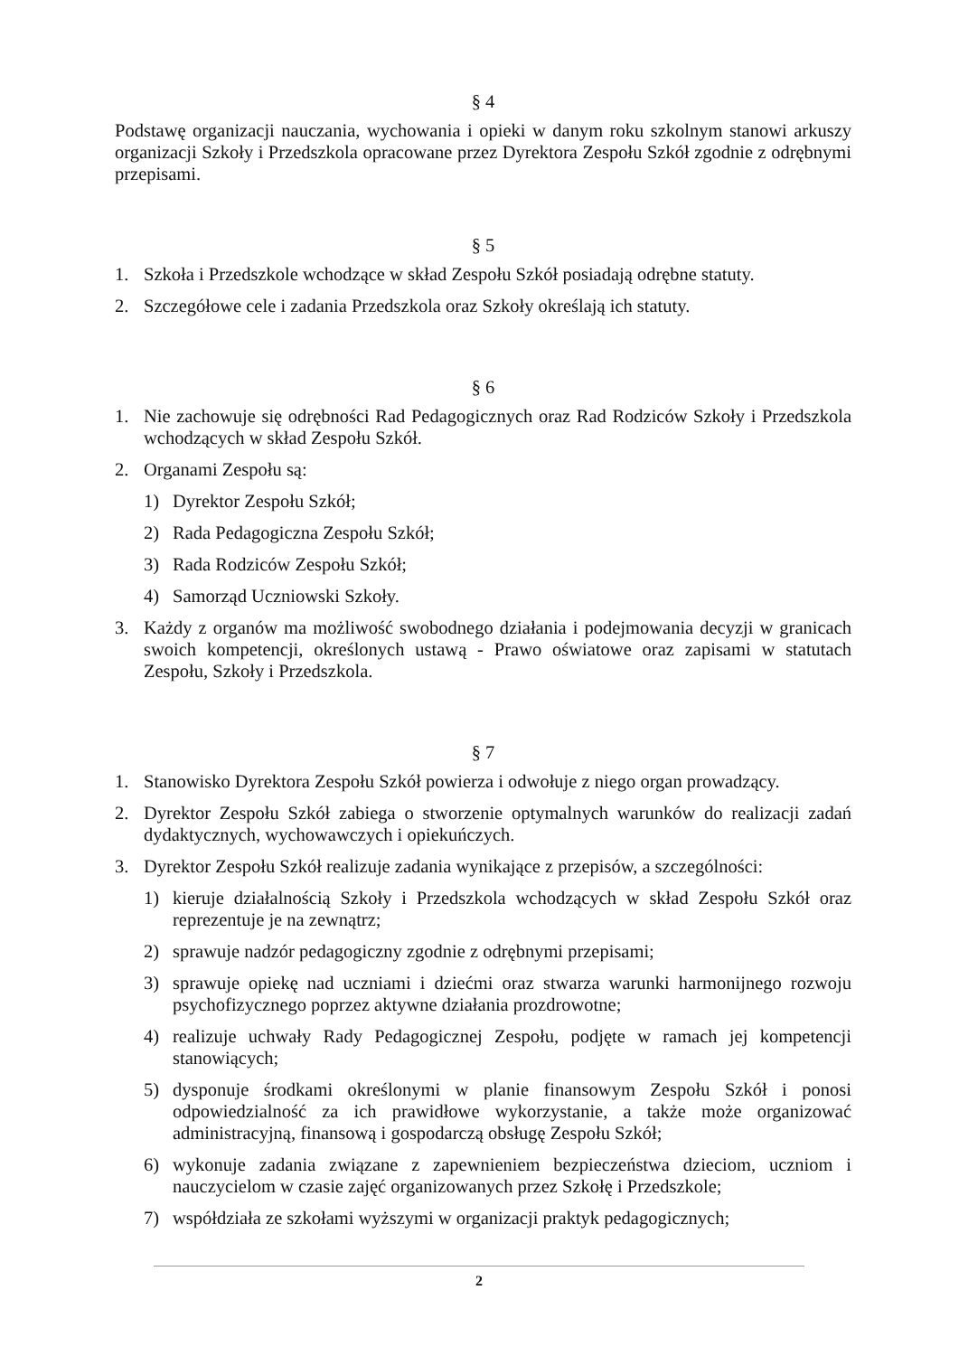§ 4
Podstawę organizacji nauczania, wychowania i opieki w danym roku szkolnym stanowi arkuszy organizacji Szkoły i Przedszkola opracowane przez Dyrektora Zespołu Szkół zgodnie z odrębnymi przepisami.
§ 5
1. Szkoła i Przedszkole wchodzące w skład Zespołu Szkół posiadają odrębne statuty.
2. Szczegółowe cele i zadania Przedszkola oraz Szkoły określają ich statuty.
§ 6
1. Nie zachowuje się odrębności Rad Pedagogicznych oraz Rad Rodziców Szkoły i Przedszkola wchodzących w skład Zespołu Szkół.
2. Organami Zespołu są:
1) Dyrektor Zespołu Szkół;
2) Rada Pedagogiczna Zespołu Szkół;
3) Rada Rodziców Zespołu Szkół;
4) Samorząd Uczniowski Szkoły.
3. Każdy z organów ma możliwość swobodnego działania i podejmowania decyzji w granicach swoich kompetencji, określonych ustawą - Prawo oświatowe oraz zapisami w statutach Zespołu, Szkoły i Przedszkola.
§ 7
1. Stanowisko Dyrektora Zespołu Szkół powierza i odwołuje z niego organ prowadzący.
2. Dyrektor Zespołu Szkół zabiega o stworzenie optymalnych warunków do realizacji zadań dydaktycznych, wychowawczych i opiekuńczych.
3. Dyrektor Zespołu Szkół realizuje zadania wynikające z przepisów, a szczególności:
1) kieruje działalnością Szkoły i Przedszkola wchodzących w skład Zespołu Szkół oraz reprezentuje je na zewnątrz;
2) sprawuje nadzór pedagogiczny zgodnie z odrębnymi przepisami;
3) sprawuje opiekę nad uczniami i dziećmi oraz stwarza warunki harmonijnego rozwoju psychofizycznego poprzez aktywne działania prozdrowotne;
4) realizuje uchwały Rady Pedagogicznej Zespołu, podjęte w ramach jej kompetencji stanowiących;
5) dysponuje środkami określonymi w planie finansowym Zespołu Szkół i ponosi odpowiedzialność za ich prawidłowe wykorzystanie, a także może organizować administracyjną, finansową i gospodarczą obsługę Zespołu Szkół;
6) wykonuje zadania związane z zapewnieniem bezpieczeństwa dzieciom, uczniom i nauczycielom w czasie zajęć organizowanych przez Szkołę i Przedszkole;
7) współdziała ze szkołami wyższymi w organizacji praktyk pedagogicznych;
2